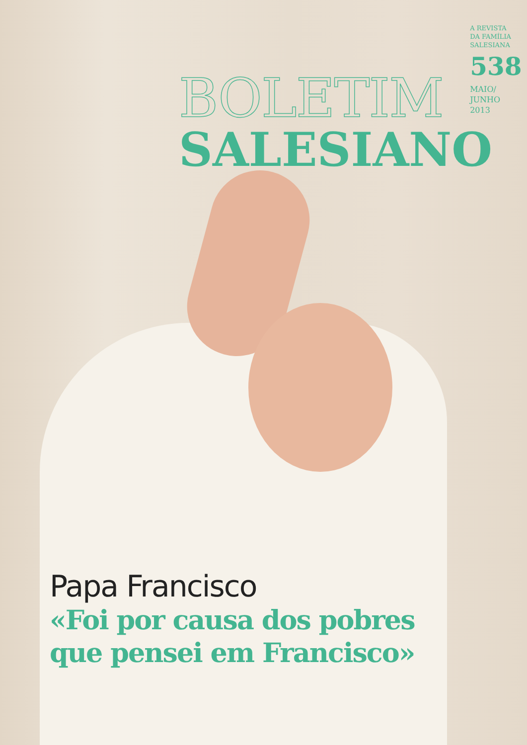BOLETIM
SALESIANO
A REVISTA
DA FAMÍLIA
SALESIANA
538
MAIO/
JUNHO
2013
Papa Francisco
«Foi por causa dos pobres
que pensei em Francisco»